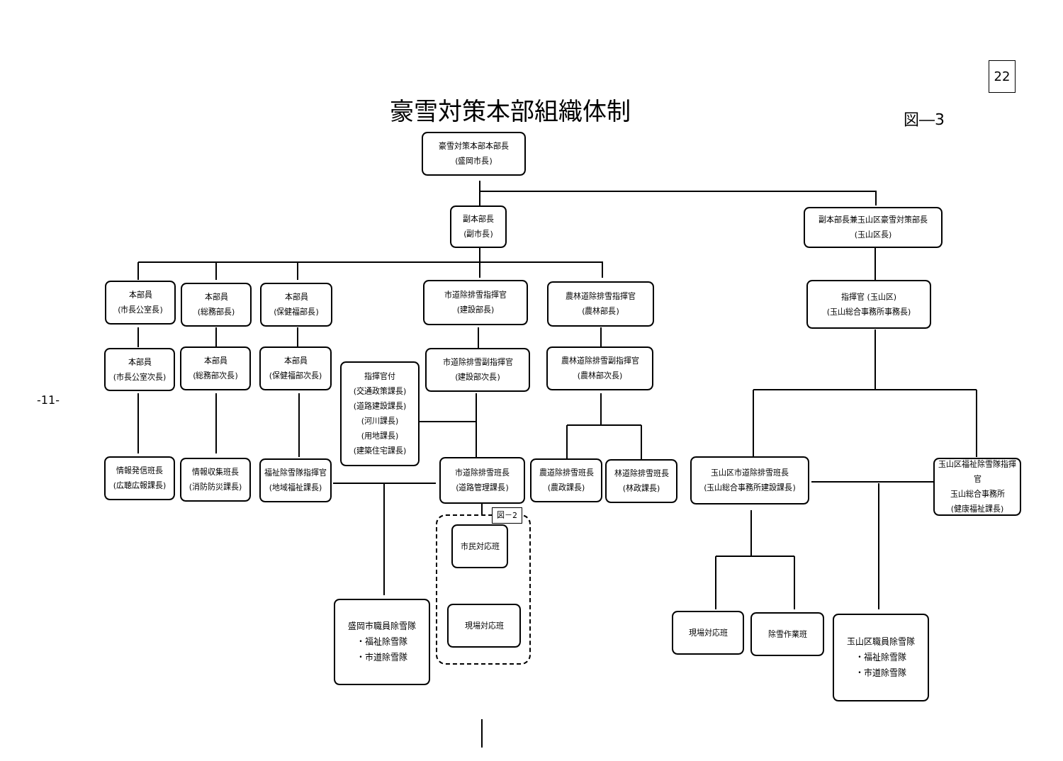22
豪雪対策本部組織体制 図―3
-11-
豪雪対策本部本部長
(盛岡市長)
副本部長
(副市長)
副本部長兼玉山区豪雪対策部長
(玉山区長)
本部員
(市長公室長)
本部員
(総務部長)
本部員
(保健福部長)
市道除排雪指揮官
(建設部長)
農林道除排雪指揮官
(農林部長)
指揮官 (玉山区)
(玉山総合事務所事務長)
本部員
(市長公室次長)
本部員
(総務部次長)
本部員
(保健福部次長)
市道除排雪副指揮官
(建設部次長)
農林道除排雪副指揮官
(農林部次長)
指揮官付
(交通政策課長)
(道路建設課長)
(河川課長)
(用地課長)
(建築住宅課長)
情報発信班長
(広聴広報課長)
情報収集班長
(消防防災課長)
福祉除雪隊指揮官
(地域福祉課長)
市道除排雪班長
(道路管理課長)
農道除排雪班長
(農政課長)
林道除排雪班長
(林政課長)
玉山区市道除排雪班長
(玉山総合事務所建設課長)
玉山区福祉除雪隊指揮官
玉山総合事務所
(健康福祉課長)
図－2
市民対応班
現場対応班
盛岡市職員除雪隊
・福祉除雪隊
・市道除雪隊
現場対応班 除雪作業班
玉山区職員除雪隊
・福祉除雪隊
・市道除雪隊